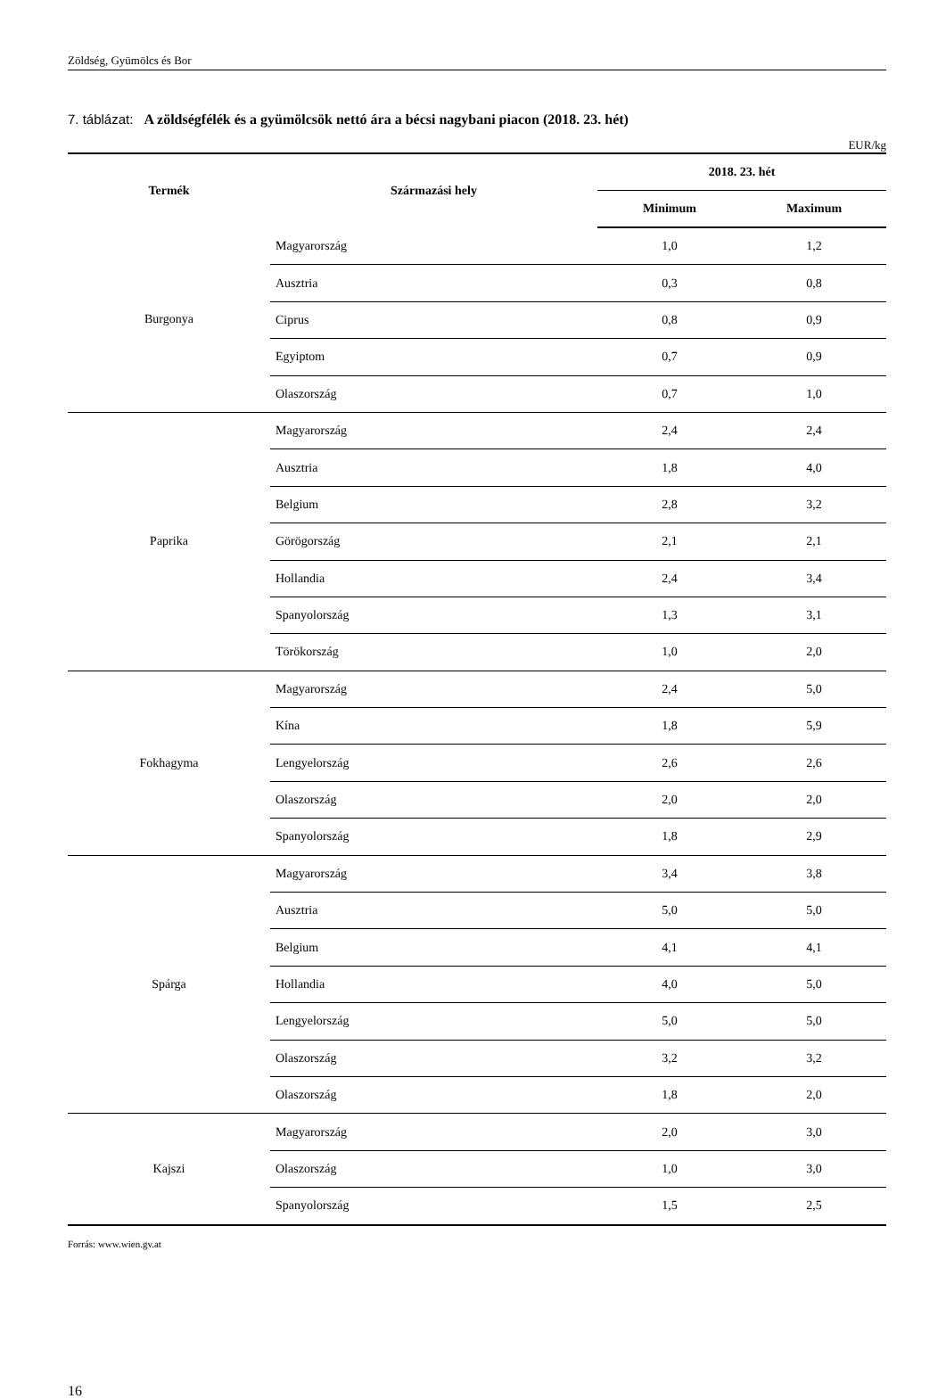Zöldség, Gyümölcs és Bor
7. táblázat: A zöldségfélék és a gyümölcsök nettó ára a bécsi nagybani piacon (2018. 23. hét)
EUR/kg
| Termék | Származási hely | 2018. 23. hét | |
| --- | --- | --- | --- |
| | | Minimum | Maximum |
| Burgonya | Magyarország | 1,0 | 1,2 |
| | Ausztria | 0,3 | 0,8 |
| | Ciprus | 0,8 | 0,9 |
| | Egyiptom | 0,7 | 0,9 |
| | Olaszország | 0,7 | 1,0 |
| Paprika | Magyarország | 2,4 | 2,4 |
| | Ausztria | 1,8 | 4,0 |
| | Belgium | 2,8 | 3,2 |
| | Görögország | 2,1 | 2,1 |
| | Hollandia | 2,4 | 3,4 |
| | Spanyolország | 1,3 | 3,1 |
| | Törökország | 1,0 | 2,0 |
| Fokhagyma | Magyarország | 2,4 | 5,0 |
| | Kína | 1,8 | 5,9 |
| | Lengyelország | 2,6 | 2,6 |
| | Olaszország | 2,0 | 2,0 |
| | Spanyolország | 1,8 | 2,9 |
| Spárga | Magyarország | 3,4 | 3,8 |
| | Ausztria | 5,0 | 5,0 |
| | Belgium | 4,1 | 4,1 |
| | Hollandia | 4,0 | 5,0 |
| | Lengyelország | 5,0 | 5,0 |
| | Olaszország | 3,2 | 3,2 |
| | Olaszország | 1,8 | 2,0 |
| Kajszi | Magyarország | 2,0 | 3,0 |
| | Olaszország | 1,0 | 3,0 |
| | Spanyolország | 1,5 | 2,5 |
Forrás: www.wien.gv.at
16